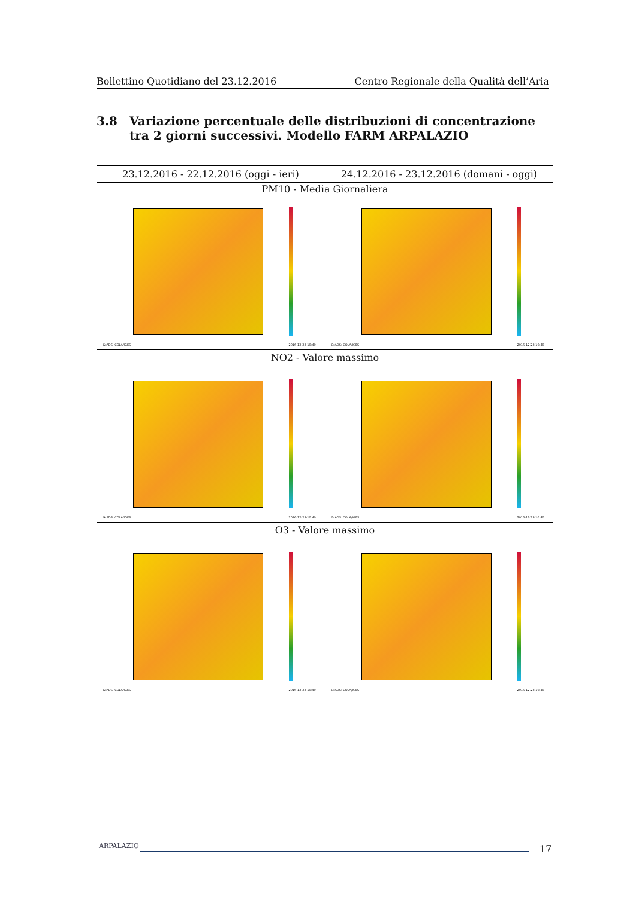Bollettino Quotidiano del 23.12.2016 Centro Regionale della Qualità dell’Aria
3.8 Variazione percentuale delle distribuzioni di concentrazione tra 2 giorni successivi. Modello FARM ARPALAZIO
| 23.12.2016 - 22.12.2016 (oggi - ieri) | 24.12.2016 - 23.12.2016 (domani - oggi) |
| --- | --- |
| PM10 - Media Giornaliera | |
| GrADS: COLA/IGES 2016-12-23-10:40 | GrADS: COLA/IGES 2016-12-23-10:40 |
| NO2 - Valore massimo | |
| GrADS: COLA/IGES 2016-12-23-10:40 | GrADS: COLA/IGES 2016-12-23-10:40 |
| O3 - Valore massimo | |
| GrADS: COLA/IGES 2016-12-23-10:40 | GrADS: COLA/IGES 2016-12-23-10:40 |
ARPALAZIO 17